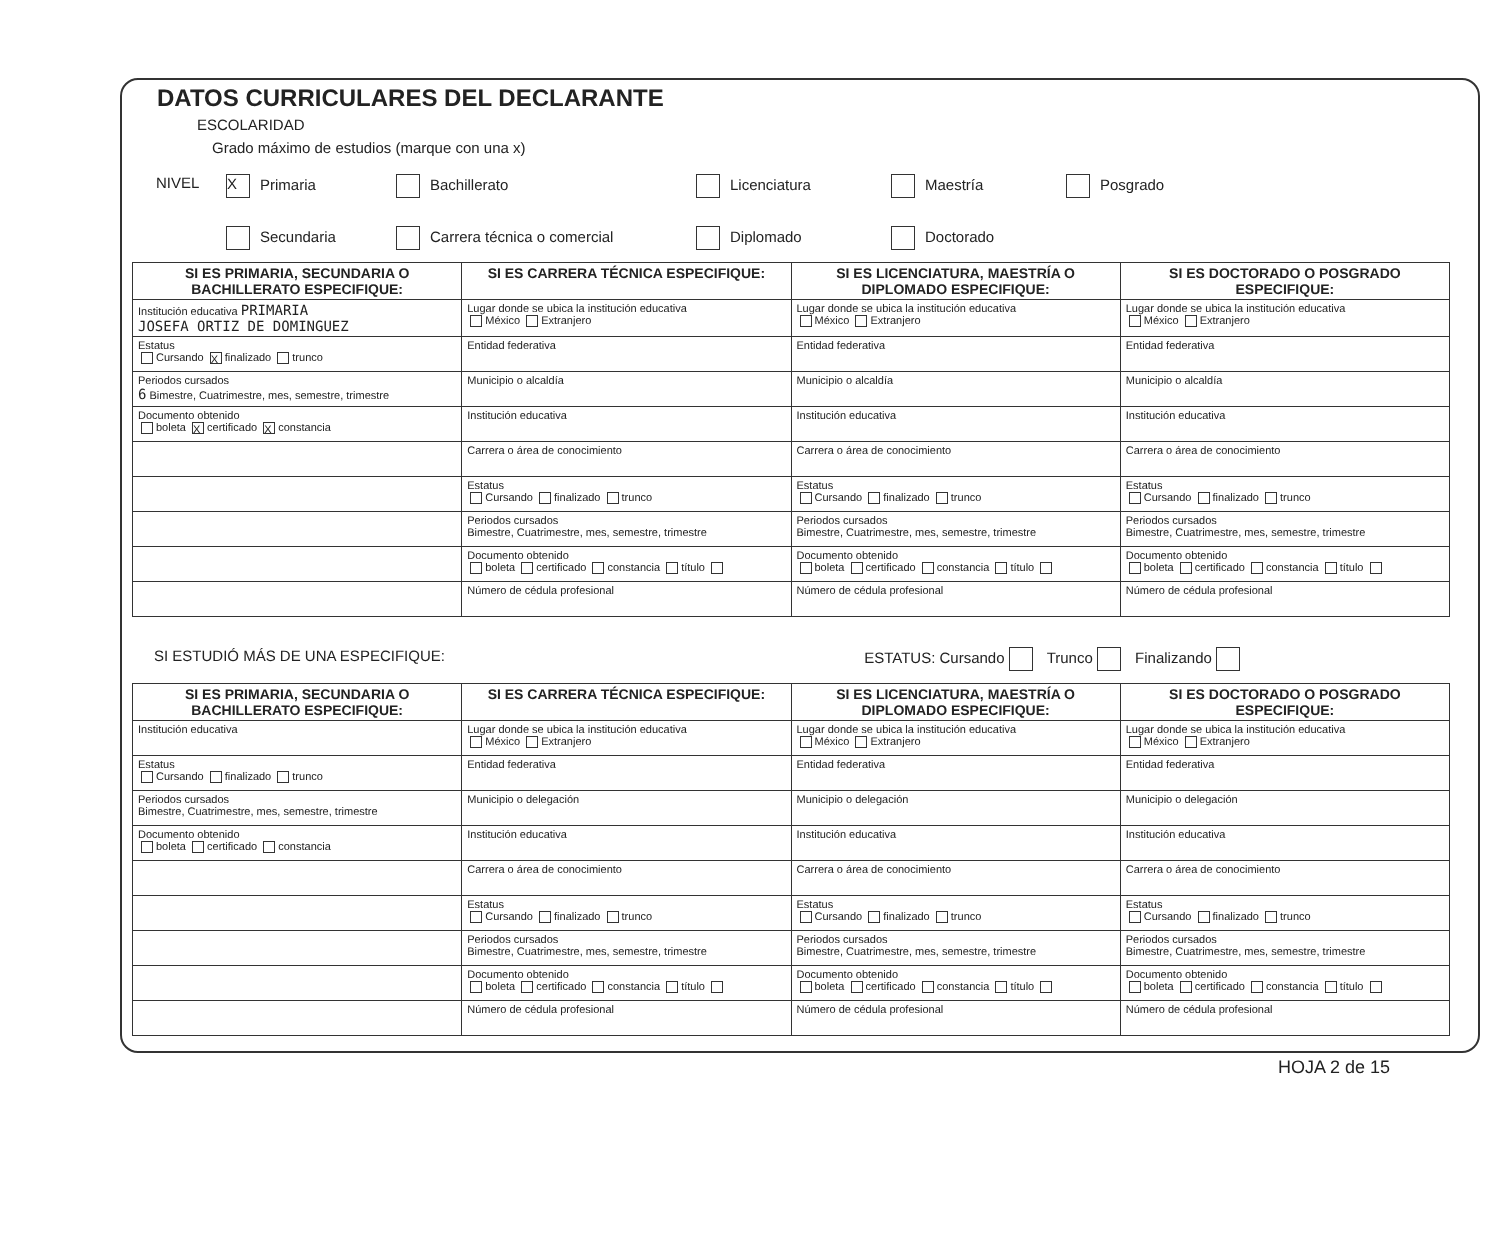DATOS CURRICULARES DEL DECLARANTE
ESCOLARIDAD
Grado máximo de estudios (marque con una x)
NIVEL
X Primaria
Bachillerato
Licenciatura
Maestría
Posgrado
Secundaria
Carrera técnica o comercial
Diplomado
Doctorado
| SI ES PRIMARIA, SECUNDARIA O BACHILLERATO ESPECIFIQUE: | SI ES CARRERA TÉCNICA ESPECIFIQUE: | SI ES LICENCIATURA, MAESTRÍA O DIPLOMADO ESPECIFIQUE: | SI ES DOCTORADO O POSGRADO ESPECIFIQUE: |
| --- | --- | --- | --- |
| Institución educativa PRIMARIA JOSEFA ORTIZ DE DOMINGUEZ | Lugar donde se ubica la institución educativa México Extranjero | Lugar donde se ubica la institución educativa México Extranjero | Lugar donde se ubica la institución educativa México Extranjero |
| Estatus Cursando X finalizado trunco | Entidad federativa | Entidad federativa | Entidad federativa |
| Periodos cursados 6 Bimestre, Cuatrimestre, mes, semestre, trimestre | Municipio o alcaldía | Municipio o alcaldía | Municipio o alcaldía |
| Documento obtenido boleta X certificado X constancia | Institución educativa | Institución educativa | Institución educativa |
| | Carrera o área de conocimiento | Carrera o área de conocimiento | Carrera o área de conocimiento |
| | Estatus Cursando finalizado trunco | Estatus Cursando finalizado trunco | Estatus Cursando finalizado trunco |
| | Periodos cursados Bimestre, Cuatrimestre, mes, semestre, trimestre | Periodos cursados Bimestre, Cuatrimestre, mes, semestre, trimestre | Periodos cursados Bimestre, Cuatrimestre, mes, semestre, trimestre |
| | Documento obtenido boleta certificado constancia título | Documento obtenido boleta certificado constancia título | Documento obtenido boleta certificado constancia título |
| | Número de cédula profesional | Número de cédula profesional | Número de cédula profesional |
SI ESTUDIÓ MÁS DE UNA ESPECIFIQUE: ESTATUS: Cursando Trunco Finalizando
| SI ES PRIMARIA, SECUNDARIA O BACHILLERATO ESPECIFIQUE: | SI ES CARRERA TÉCNICA ESPECIFIQUE: | SI ES LICENCIATURA, MAESTRÍA O DIPLOMADO ESPECIFIQUE: | SI ES DOCTORADO O POSGRADO ESPECIFIQUE: |
| --- | --- | --- | --- |
| Institución educativa | Lugar donde se ubica la institución educativa México Extranjero | Lugar donde se ubica la institución educativa México Extranjero | Lugar donde se ubica la institución educativa México Extranjero |
| Estatus Cursando finalizado trunco | Entidad federativa | Entidad federativa | Entidad federativa |
| Periodos cursados Bimestre, Cuatrimestre, mes, semestre, trimestre | Municipio o delegación | Municipio o delegación | Municipio o delegación |
| Documento obtenido boleta certificado constancia | Institución educativa | Institución educativa | Institución educativa |
| | Carrera o área de conocimiento | Carrera o área de conocimiento | Carrera o área de conocimiento |
| | Estatus Cursando finalizado trunco | Estatus Cursando finalizado trunco | Estatus Cursando finalizado trunco |
| | Periodos cursados Bimestre, Cuatrimestre, mes, semestre, trimestre | Periodos cursados Bimestre, Cuatrimestre, mes, semestre, trimestre | Periodos cursados Bimestre, Cuatrimestre, mes, semestre, trimestre |
| | Documento obtenido boleta certificado constancia título | Documento obtenido boleta certificado constancia título | Documento obtenido boleta certificado constancia título |
| | Número de cédula profesional | Número de cédula profesional | Número de cédula profesional |
HOJA 2 de 15